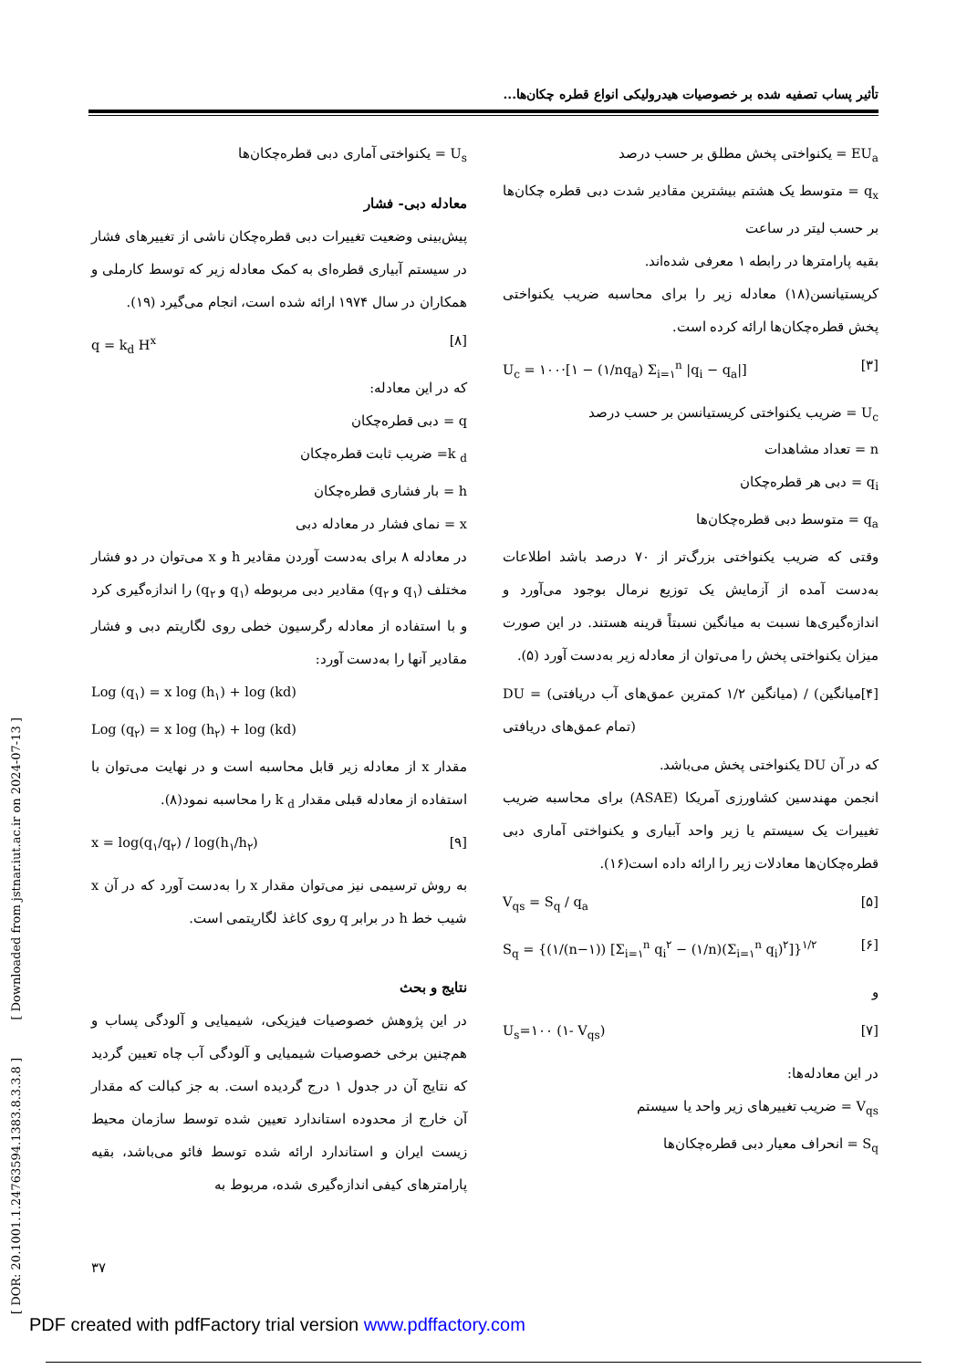تأثیر پساب تصفیه شده بر خصوصیات هیدرولیکی انواع قطره چکان‌ها...
EU<sub>a</sub> = یکنواختی پخش مطلق بر حسب درصد
q<sub>x</sub> = متوسط یک هشتم بیشترین مقادیر شدت دبی قطره چکان‌ها بر حسب لیتر در ساعت
بقیه پارامترها در رابطه ۱ معرفی شده‌اند.
کریستیانسن(۱۸) معادله زیر را برای محاسبه ضریب یکنواختی پخش قطره‌چکان‌ها ارائه کرده است.
U<sub>c</sub> = ۱۰۰·[۱ − (۱/nq<sub>a</sub>) Σ<sub>i=۱</sub><sup>n</sup> |q<sub>i</sub> − q<sub>a</sub>|] [۳]
U<sub>c</sub> = ضریب یکنواختی کریستیانسن بر حسب درصد
n = تعداد مشاهدات
q<sub>i</sub> = دبی هر قطره‌چکان
q<sub>a</sub> = متوسط دبی قطره‌چکان‌ها
وقتی که ضریب یکنواختی بزرگ‌تر از ۷۰ درصد باشد اطلاعات به‌دست آمده از آزمایش یک توزیع نرمال بوجود می‌آورد و اندازه‌گیری‌ها نسبت به میانگین نسبتاً قرینه هستند. در این صورت میزان یکنواختی پخش را می‌توان از معادله زیر به‌دست آورد (۵).
DU = (میانگین ۱/۲ کمترین عمق‌های آب دریافتی) / (میانگین تمام عمق‌های دریافتی) [۴]
که در آن DU یکنواختی پخش می‌باشد.
انجمن مهندسین کشاورزی آمریکا (ASAE) برای محاسبه ضریب تغییرات یک سیستم یا زیر واحد آبیاری و یکنواختی آماری دبی قطره‌چکان‌ها معادلات زیر را ارائه داده است(۱۶).
V<sub>qs</sub> = S<sub>q</sub> / q<sub>a</sub> [۵]
S<sub>q</sub> = {(۱/(n−۱)) [Σ<sub>i=۱</sub><sup>n</sup> q<sub>i</sub><sup>۲</sup> − (۱/n)(Σ<sub>i=۱</sub><sup>n</sup> q<sub>i</sub>)<sup>۲</sup>]}<sup>۱/۲</sup> [۶]
و
U<sub>s</sub>=۱۰۰ (۱- V<sub>qs</sub>) [۷]
در این معادله‌ها:
V<sub>qs</sub> = ضریب تغییرهای زیر واحد یا سیستم
S<sub>q</sub> = انحراف معیار دبی قطره‌چکان‌ها
U<sub>s</sub> = یکنواختی آماری دبی قطره‌چکان‌ها
معادله دبی- فشار
پیش‌بینی وضعیت تغییرات دبی قطره‌چکان ناشی از تغییرهای فشار در سیستم آبیاری قطره‌ای به کمک معادله زیر که توسط کارملی و همکاران در سال ۱۹۷۴ ارائه شده است، انجام می‌گیرد (۱۹).
q = k<sub>d</sub> H<sup>x</sup> [۸]
که در این معادله:
q = دبی قطره‌چکان
k <sub>d</sub>= ضریب ثابت قطره‌چکان
h = بار فشاری قطره‌چکان
x = نمای فشار در معادله دبی
در معادله ۸ برای به‌دست آوردن مقادیر h و x می‌توان در دو فشار مختلف (q<sub>۱</sub> و q<sub>۲</sub>) مقادیر دبی مربوطه (q<sub>۱</sub> و q<sub>۲</sub>) را اندازه‌گیری کرد و با استفاده از معادله رگرسیون خطی روی لگاریتم دبی و فشار مقادیر آنها را به‌دست آورد:
Log (q<sub>۱</sub>) = x log (h<sub>۱</sub>) + log (kd)
Log (q<sub>۲</sub>) = x log (h<sub>۲</sub>) + log (kd)
مقدار x از معادله زیر قابل محاسبه است و در نهایت می‌توان با استفاده از معادله قبلی مقدار k <sub>d</sub> را محاسبه نمود(۸).
x = log(q<sub>۱</sub>/q<sub>۲</sub>) / log(h<sub>۱</sub>/h<sub>۲</sub>) [۹]
به روش ترسیمی نیز می‌توان مقدار x را به‌دست آورد که در آن x شیب خط h در برابر q روی کاغذ لگاریتمی است.
نتایج و بحث
در این پژوهش خصوصیات فیزیکی، شیمیایی و آلودگی پساب و هم‌چنین برخی خصوصیات شیمیایی و آلودگی آب چاه تعیین گردید که نتایج آن در جدول ۱ درج گردیده است. به جز کبالت که مقدار آن خارج از محدوده استاندارد تعیین شده توسط سازمان محیط زیست ایران و استاندارد ارائه شده توسط فائو می‌باشد، بقیه پارامترهای کیفی اندازه‌گیری شده، مربوط به
[ DOR: 20.1001.1.24763594.1383.8.3.3.8 ] [ Downloaded from jstnar.iut.ac.ir on 2024-07-13 ]
۳۷
PDF created with pdfFactory trial version www.pdffactory.com